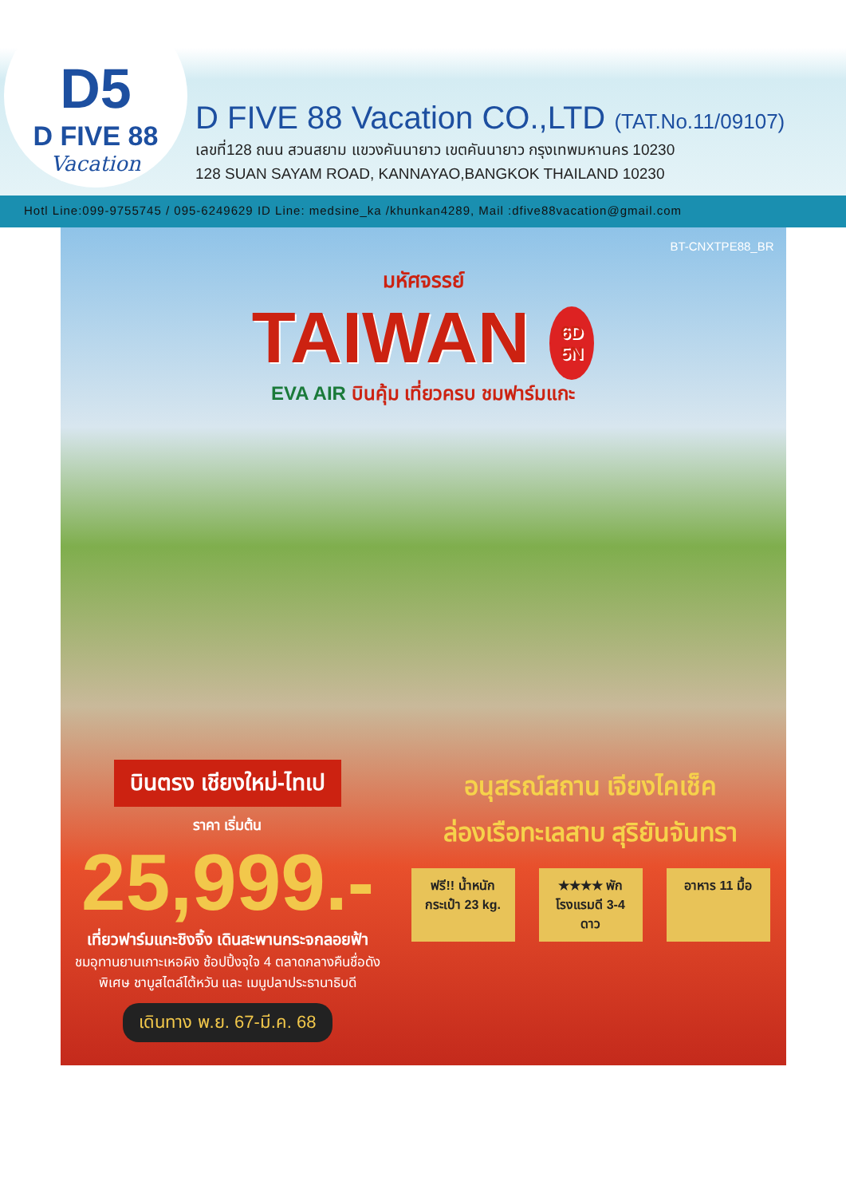D5
D FIVE 88
Vacation
D FIVE 88 Vacation CO.,LTD (TAT.No.11/09107)
เลขที่128 ถนน สวนสยาม แขวงคันนายาว เขตคันนายาว กรุงเทพมหานคร 10230
128 SUAN SAYAM ROAD, KANNAYAO,BANGKOK THAILAND 10230
Hotl Line:099-9755745 / 095-6249629 ID Line: medsine_ka /khunkan4289, Mail :dfive88vacation@gmail.com
BT-CNXTPE88_BR
มหัศจรรย์
TAIWAN 6D
5N
EVA AIR บินคุ้ม เที่ยวครบ ชมฟาร์มแกะ
บินตรง เชียงใหม่-ไทเป
ราคา เริ่มต้น
25,999.-
เที่ยวฟาร์มแกะชิงจิ้ง เดินสะพานกระจกลอยฟ้า
ชมอุทานยานเกาะเหอผิง ช้อปปิ้งจุใจ 4 ตลาดกลางคืนชื่อดัง
พิเศษ ชาบูสไตล์ไต้หวัน และ เมนูปลาประธานาธิบดี
เดินทาง พ.ย. 67-มี.ค. 68
อนุสรณ์สถาน เจียงไคเช็ค
ล่องเรือทะเลสาบ สุริยันจันทรา
ฟรี!! น้ำหนักกระเป๋า 23 kg.
★★★★ พักโรงแรมดี 3-4 ดาว
อาหาร 11 มื้อ